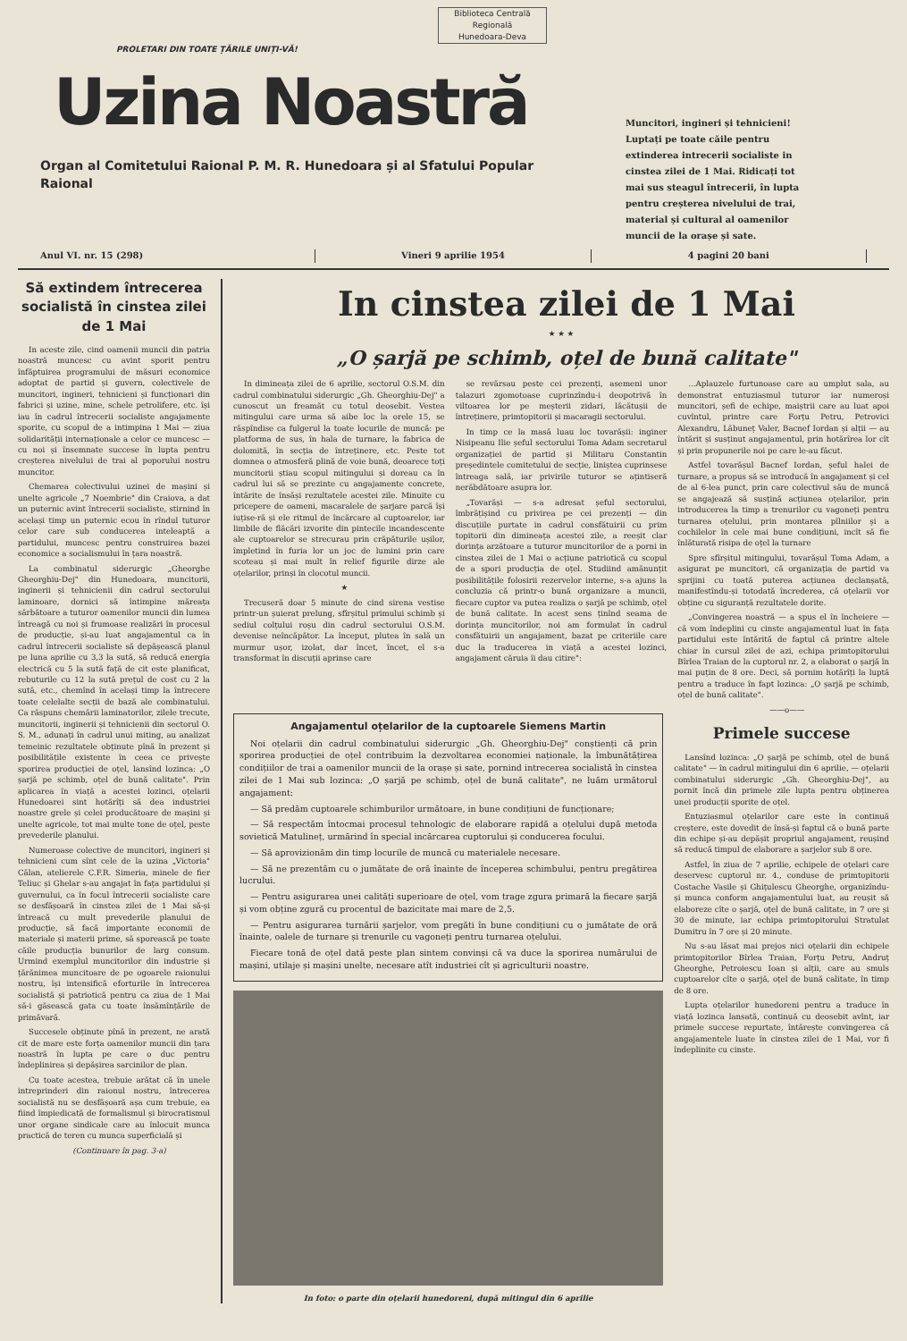Biblioteca Centrală
Regională
Hunedoara-Deva
PROLETARI DIN TOATE ȚĂRILE UNIȚI-VĂ!
Uzina Noastră
Organ al Comitetului Raional P. M. R. Hunedoara și al Sfatului Popular Raional
Muncitori, ingineri și tehnicieni! Luptați pe toate căile pentru extinderea intrecerii socialiste in cinstea zilei de 1 Mai. Ridicați tot mai sus steagul întrecerii, în lupta pentru creșterea nivelului de trai, material și cultural al oamenilor muncii de la orașe și sate.
Anul VI. nr. 15 (298) Vineri 9 aprilie 1954 4 pagini 20 bani
Să extindem întrecerea socialistă în cinstea zilei de 1 Mai
In aceste zile, cind oamenii muncii din patria noastră muncesc cu avint sporit pentru înfăptuirea programului de măsuri economice adoptat de partid și guvern, colectivele de muncitori, ingineri, tehnicieni și funcționari din fabrici și uzine, mine, schele petrolifere, etc. își iau în cadrul întrecerii socialiste angajamente sporite, cu scopul de a intimpina 1 Mai — ziua solidarității internaționale a celor ce muncesc — cu noi și însemnate succese în lupta pentru creșterea nivelului de trai al poporului nostru muncitor.
Chemarea colectivului uzinei de mașini și unelte agricole „7 Noembrie" din Craiova, a dat un puternic avint întrecerii socialiste, stirnind în același timp un puternic ecou în rîndul tuturor celor care sub conducerea inteleaptă a partidului, muncesc pentru construirea bazei economice a socialismului în țara noastră.
La combinatul siderurgic „Gheorghe Gheorghiu-Dej" din Hunedoara, muncitorii, inginerii și tehnicienii din cadrul sectorului laminoare, dornici să întimpine măreața sărbătoare a tuturor oamenilor muncii din lumea întreagă cu noi și frumoase realizări în procesul de producție, și-au luat angajamentul ca în cadrul întrecerii socialiste să depășească planul pe luna aprilie cu 3,3 la sută, să reducă energia electrică cu 5 la sută față de cit este planificat, rebuturile cu 12 la sută prețul de cost cu 2 la sută, etc., chemînd în același timp la întrecere toate celelalte secții de bază ale combinatului. Ca răspuns chemării laminatorilor, zilele trecute, muncitorii, inginerii și tehnicienii din sectorul O. S. M., adunați în cadrul unui miting, au analizat temeinic rezultatele obținute pînă în prezent și posibilitățile existente în ceea ce privește sporirea producției de oțel, lansînd lozinca: „O șarjă pe schimb, oțel de bună calitate". Prin aplicarea în viață a acestei lozinci, oțelarii Hunedoarei sint hotărîți să dea industriei noastre grele și celei producătoare de mașini și unelte agricole, tot mai multe tone de oțel, peste prevederile planului.
Numeroase colective de muncitori, ingineri și tehnicieni cum sînt cele de la uzina „Victoria" Călan, atelierele C.F.R. Simeria, minele de fier Teliuc și Ghelar s-au angajat în fața partidului și guvernului, ca în focul întrecerii socialiste care se desfășoară în cinstea zilei de 1 Mai să-și întreacă cu mult prevederile planului de producție, să facă importante economii de materiale și materii prime, să sporească pe toate căile producția bunurilor de larg consum. Urmind exemplul muncitorilor din industrie și țărănimea muncitoare de pe ogoarele raionului nostru, își intensifică eforturile în întrecerea socialistă și patriotică pentru ca ziua de 1 Mai să-i găsească gata cu toate însămînțările de primăvară.
Succesele obținute pînă în prezent, ne arată cit de mare este forța oamenilor muncii din țara noastră în lupta pe care o duc pentru îndeplinirea și depășirea sarcinilor de plan.
Cu toate acestea, trebuie arătat că în unele intreprinderi din raionul nostru, întrecerea socialistă nu se desfășoară așa cum trebuie, ea fiind împiedicată de formalismul și birocratismul unor organe sindicale care au înlocuit munca practică de teren cu munca superficială și
(Continuare în pag. 3-a)
In cinstea zilei de 1 Mai
★ ★ ★
„O șarjă pe schimb, oțel de bună calitate"
In dimineața zilei de 6 aprilie, sectorul O.S.M. din cadrul combinatului siderurgic „Gh. Gheorghiu-Dej" a cunoscut un freamăt cu totul deosebit. Vestea mitingului care urma să aibe loc la orele 15, se răspîndise ca fulgerul la toate locurile de muncă: pe platforma de sus, în hala de turnare, la fabrica de dolomită, în secția de întreținere, etc. Peste tot domnea o atmosferă plină de voie bună, deoarece toți muncitorii știau scopul mitingului și doreau ca în cadrul lui să se prezinte cu angajamente concrete, întărite de însăși rezultatele acestei zile. Minuite cu pricepere de oameni, macaralele de șarjare parcă își iuțise-ră și ele ritmul de încărcare al cuptoarelor, iar limbile de flăcări izvorite din pintecile incandescente ale cuptoarelor se strecurau prin crăpăturile ușilor, împletind în furia lor un joc de lumini prin care scoteau și mai mult în relief figurile dirze ale oțelarilor, prinși în clocotul muncii.
★
Trecuseră doar 5 minute de cind sirena vestise printr-un șuierat prelung, sfîrșitul primului schimb și sediul colțului roșu din cadrul sectorului O.S.M. devenise neîncăpător. La început, plutea în sală un murmur ușor, izolat, dar încet, încet, el s-a transformat în discuții aprinse care
se revărsau peste cei prezenți, asemeni unor talazuri zgomotoase cuprinzîndu-i deopotrivă în viltoarea lor pe meșterii zidari, lăcătușii de întreținere, primtopitorii și macaragii sectorului.
In timp ce la masă luau loc tovarășii: inginer Nisipeanu Ilie șeful sectorului Toma Adam secretarul organizației de partid și Militaru Constantin președintele comitetului de secție, liniștea cuprinsese întreaga sală, iar privirile tuturor se ațintiseră nerăbdătoare asupra lor.
„Tovarăși — s-a adresat șeful sectorului, îmbrățișind cu privirea pe cei prezenți — din discuțiile purtate in cadrul consfătuirii cu prim topitorii din dimineața acestei zile, a reeșit clar dorința arzătoare a tuturor muncitorilor de a porni in cinstea zilei de 1 Mai o acțiune patriotică cu scopul de a spori producția de oțel. Studiind amănunțit posibilitățile folosirii rezervelor interne, s-a ajuns la concluzia că printr-o bună organizare a muncii, fiecare cuptor va putea realiza o șarjă pe schimb, oțel de bună calitate. In acest sens ținînd seama de dorința muncitorilor, noi am formulat în cadrul consfătuirii un angajament, bazat pe criteriile care duc la traducerea in viață a acestei lozinci, angajament căruia îi dau citire":
...Aplauzele furtunoase care au umplut sala, au demonstrat entuziasmul tuturor iar numeroși muncitori, șefi de echipe, maiștrii care au luat apoi cuvîntul, printre care Forțu Petru, Petrovici Alexandru, Lăbuneț Valer, Bacnef Iordan și alții — au întărit și susținut angajamentul, prin hotărîrea lor cît și prin propunerile noi pe care le-au făcut.
Astfel tovarășul Bacnef Iordan, șeful halei de turnare, a propus să se introducă în angajament și cel de al 6-lea punct, prin care colectivul său de muncă se angajează să susțină acțiunea oțelarilor, prin introducerea la timp a trenurilor cu vagoneți pentru turnarea oțelului, prin montarea pîlniilor și a cochilelor în cele mai bune condițiuni, incît să fie înlăturată risipa de oțel la turnare
Spre sfîrșitul mitingului, tovarășul Toma Adam, a asigurat pe muncitori, că organizația de partid va sprijini cu toată puterea acțiunea declanșată, manifestîndu-și totodată încrederea, că oțelarii vor obține cu siguranță rezultatele dorite.
„Convingerea noastră — a spus el în încheiere — că vom îndeplini cu cinste angajamentul luat în fața partidului este întărită de faptul că printre altele chiar în cursul zilei de azi, echipa primtopitorului Bîrlea Traian de la cuptorul nr. 2, a elaborat o șarjă în mai puțin de 8 ore. Deci, să pornim hotărîți la luptă pentru a traduce în fapt lozinca: „O șarjă pe schimb, oțel de bună calitate".
Angajamentul oțelarilor de la cuptoarele Siemens Martin
Noi oțelarii din cadrul combinatului siderurgic „Gh. Gheorghiu-Dej" conștienți că prin sporirea producției de oțel contribuim la dezvoltarea economiei naționale, la îmbunătățirea condițiilor de trai a oamenilor muncii de la orașe și sate, pornind intrecerea socialistă în cinstea zilei de 1 Mai sub lozinca: „O șarjă pe schimb, oțel de bună calitate", ne luăm următorul angajament:
— Să predăm cuptoarele schimburilor următoare, in bune condițiuni de funcționare;
— Să respectăm întocmai procesul tehnologic de elaborare rapidă a oțelului după metoda sovietică Matulineț, urmărind în special incărcarea cuptorului și conducerea focului.
— Să aprovizionăm din timp locurile de muncă cu materialele necesare.
— Să ne prezentăm cu o jumătate de oră înainte de începerea schimbului, pentru pregătirea lucrului.
— Pentru asigurarea unei calități superioare de oțel, vom trage zgura primară la fiecare șarjă și vom obține zgură cu procentul de bazicitate mai mare de 2,5.
— Pentru asigurarea turnării șarjelor, vom pregăti în bune condițiuni cu o jumătate de oră înainte, oalele de turnare și trenurile cu vagoneți pentru turnarea oțelului.
Fiecare tonă de oțel dată peste plan sintem convinși că va duce la sporirea numărului de mașini, utilaje și mașini unelte, necesare atît industriei cît și agriculturii noastre.
In foto: o parte din oțelarii hunedoreni, după mitingul din 6 aprilie
——o——
Primele succese
Lansînd lozinca: „O șarjă pe schimb, oțel de bună calitate" — în cadrul mitingului din 6 aprilie, — oțelarii combinatului siderurgic „Gh. Gheorghiu-Dej", au pornit încă din primele zile lupta pentru obținerea unei producții sporite de oțel.
Entuziasmul oțelarilor care este în continuă creștere, este dovedit de însă-și faptul că o bună parte din echipe și-au depășit propriul angajament, reușind să reducă timpul de elaborare a șarjelor sub 8 ore.
Astfel, în ziua de 7 aprilie, echipele de oțelari care deservesc cuptorul nr. 4., conduse de primtopitorii Costache Vasile și Ghițulescu Gheorghe, organizîndu-și munca conform angajamentului luat, au reușit să elaboreze cîte o șarjă, oțel de bună calitate, in 7 ore și 30 de minute, iar echipa primtopitorului Stratulat Dumitru în 7 ore și 20 minute.
Nu s-au lăsat mai prejos nici oțelarii din echipele primtopitorilor Bîrlea Traian, Forțu Petru, Andruț Gheorghe, Petroiescu Ioan și alții, care au smuls cuptoarelor cîte o șarjă, oțel de bună calitate, în timp de 8 ore.
Lupta oțelarilor hunedoreni pentru a traduce în viață lozinca lansată, continuă cu deosebit avînt, iar primele succese repurtate, întărește convingerea că angajamentele luate în cinstea zilei de 1 Mai, vor fi îndeplinite cu cinste.